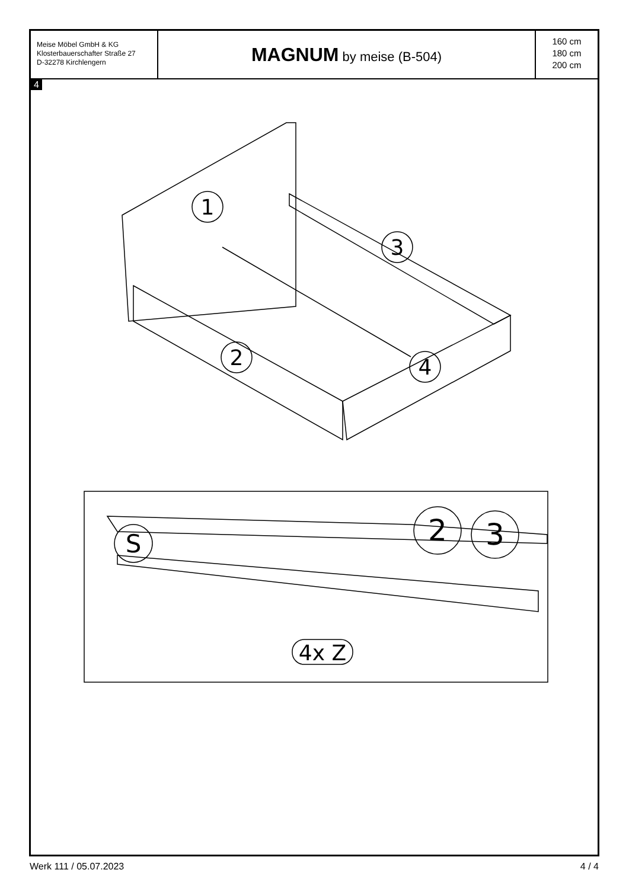Meise Möbel GmbH & KG
Klosterbauerschafter Straße 27
D-32278 Kirchlengern
MAGNUM by meise (B-504)
160 cm
180 cm
200 cm
4
1
2
3
4
S
2
3
4x Z
Werk 111 / 05.07.2023 4 / 4